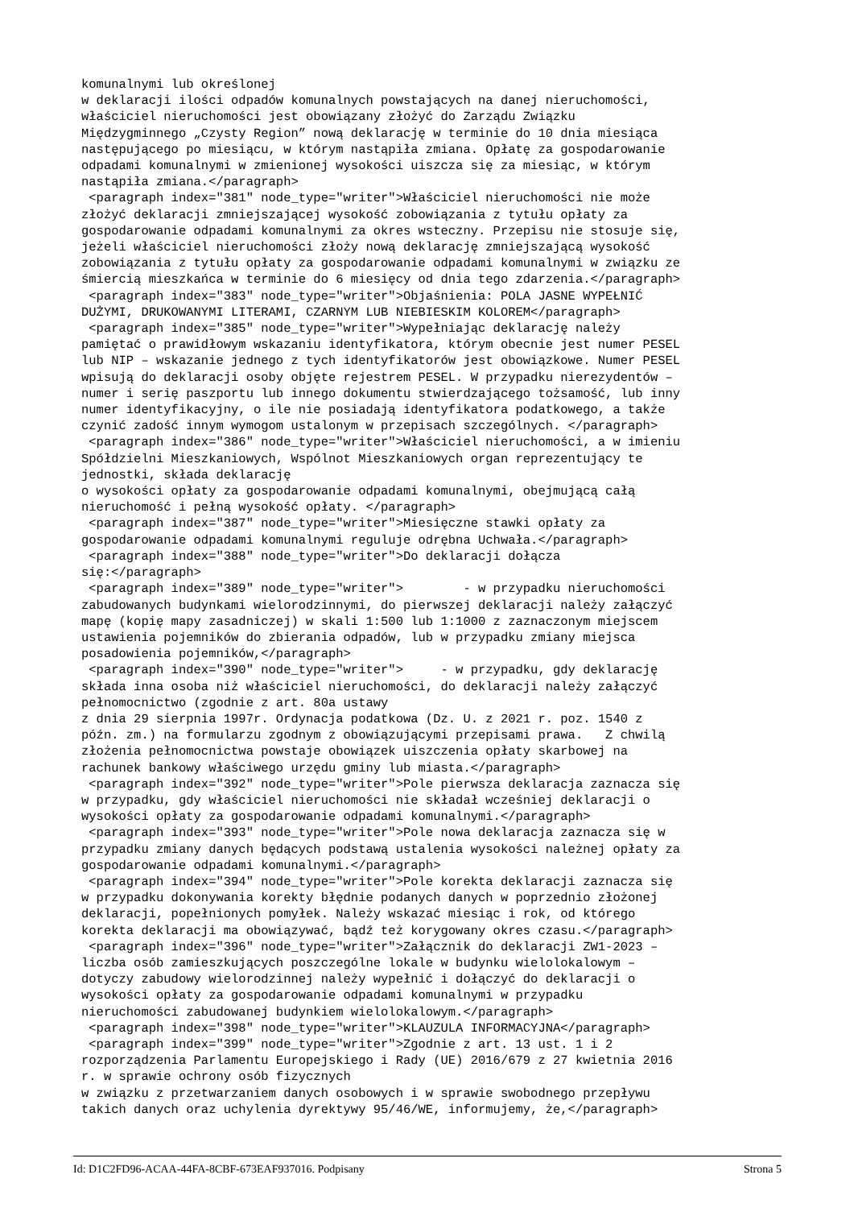komunalnymi lub określonej
w deklaracji ilości odpadów komunalnych powstających na danej nieruchomości,
właściciel nieruchomości jest obowiązany złożyć do Zarządu Związku
Międzygminnego „Czysty Region” nową deklarację w terminie do 10 dnia miesiąca
następującego po miesiącu, w którym nastąpiła zmiana. Opłatę za gospodarowanie
odpadami komunalnymi w zmienionej wysokości uiszcza się za miesiąc, w którym
nastąpiła zmiana.</paragraph>
 <paragraph index="381" node_type="writer">Właściciel nieruchomości nie może
złożyć deklaracji zmniejszającej wysokość zobowiązania z tytułu opłaty za
gospodarowanie odpadami komunalnymi za okres wsteczny. Przepisu nie stosuje się,
jeżeli właściciel nieruchomości złoży nową deklarację zmniejszającą wysokość
zobowiązania z tytułu opłaty za gospodarowanie odpadami komunalnymi w związku ze
śmiercią mieszkańca w terminie do 6 miesięcy od dnia tego zdarzenia.</paragraph>
 <paragraph index="383" node_type="writer">Objaśnienia: POLA JASNE WYPEŁNIĆ
DUŻYMI, DRUKOWANYMI LITERAMI, CZARNYM LUB NIEBIESKIM KOLOREM</paragraph>
 <paragraph index="385" node_type="writer">Wypełniając deklarację należy
pamiętać o prawidłowym wskazaniu identyfikatora, którym obecnie jest numer PESEL
lub NIP – wskazanie jednego z tych identyfikatorów jest obowiązkowe. Numer PESEL
wpisują do deklaracji osoby objęte rejestrem PESEL. W przypadku nierezydentów –
numer i serię paszportu lub innego dokumentu stwierdzającego tożsamość, lub inny
numer identyfikacyjny, o ile nie posiadają identyfikatora podatkowego, a także
czynić zadość innym wymogom ustalonym w przepisach szczególnych. </paragraph>
 <paragraph index="386" node_type="writer">Właściciel nieruchomości, a w imieniu
Spółdzielni Mieszkaniowych, Wspólnot Mieszkaniowych organ reprezentujący te
jednostki, składa deklarację
o wysokości opłaty za gospodarowanie odpadami komunalnymi, obejmującą całą
nieruchomość i pełną wysokość opłaty. </paragraph>
 <paragraph index="387" node_type="writer">Miesięczne stawki opłaty za
gospodarowanie odpadami komunalnymi reguluje odrębna Uchwała.</paragraph>
 <paragraph index="388" node_type="writer">Do deklaracji dołącza
się:</paragraph>
 <paragraph index="389" node_type="writer">        - w przypadku nieruchomości
zabudowanych budynkami wielorodzinnymi, do pierwszej deklaracji należy załączyć
mapę (kopię mapy zasadniczej) w skali 1:500 lub 1:1000 z zaznaczonym miejscem
ustawienia pojemników do zbierania odpadów, lub w przypadku zmiany miejsca
posadowienia pojemników,</paragraph>
 <paragraph index="390" node_type="writer">     - w przypadku, gdy deklarację
składa inna osoba niż właściciel nieruchomości, do deklaracji należy załączyć
pełnomocnictwo (zgodnie z art. 80a ustawy
z dnia 29 sierpnia 1997r. Ordynacja podatkowa (Dz. U. z 2021 r. poz. 1540 z
późn. zm.) na formularzu zgodnym z obowiązującymi przepisami prawa.   Z chwilą
złożenia pełnomocnictwa powstaje obowiązek uiszczenia opłaty skarbowej na
rachunek bankowy właściwego urzędu gminy lub miasta.</paragraph>
 <paragraph index="392" node_type="writer">Pole pierwsza deklaracja zaznacza się
w przypadku, gdy właściciel nieruchomości nie składał wcześniej deklaracji o
wysokości opłaty za gospodarowanie odpadami komunalnymi.</paragraph>
 <paragraph index="393" node_type="writer">Pole nowa deklaracja zaznacza się w
przypadku zmiany danych będących podstawą ustalenia wysokości należnej opłaty za
gospodarowanie odpadami komunalnymi.</paragraph>
 <paragraph index="394" node_type="writer">Pole korekta deklaracji zaznacza się
w przypadku dokonywania korekty błędnie podanych danych w poprzednio złożonej
deklaracji, popełnionych pomyłek. Należy wskazać miesiąc i rok, od którego
korekta deklaracji ma obowiązywać, bądź też korygowany okres czasu.</paragraph>
 <paragraph index="396" node_type="writer">Załącznik do deklaracji ZW1-2023 –
liczba osób zamieszkujących poszczególne lokale w budynku wielolokalowym –
dotyczy zabudowy wielorodzinnej należy wypełnić i dołączyć do deklaracji o
wysokości opłaty za gospodarowanie odpadami komunalnymi w przypadku
nieruchomości zabudowanej budynkiem wielolokalowym.</paragraph>
 <paragraph index="398" node_type="writer">KLAUZULA INFORMACYJNA</paragraph>
 <paragraph index="399" node_type="writer">Zgodnie z art. 13 ust. 1 i 2
rozporządzenia Parlamentu Europejskiego i Rady (UE) 2016/679 z 27 kwietnia 2016
r. w sprawie ochrony osób fizycznych
w związku z przetwarzaniem danych osobowych i w sprawie swobodnego przepływu
takich danych oraz uchylenia dyrektywy 95/46/WE, informujemy, że,</paragraph>
Id: D1C2FD96-ACAA-44FA-8CBF-673EAF937016. Podpisany Strona 5